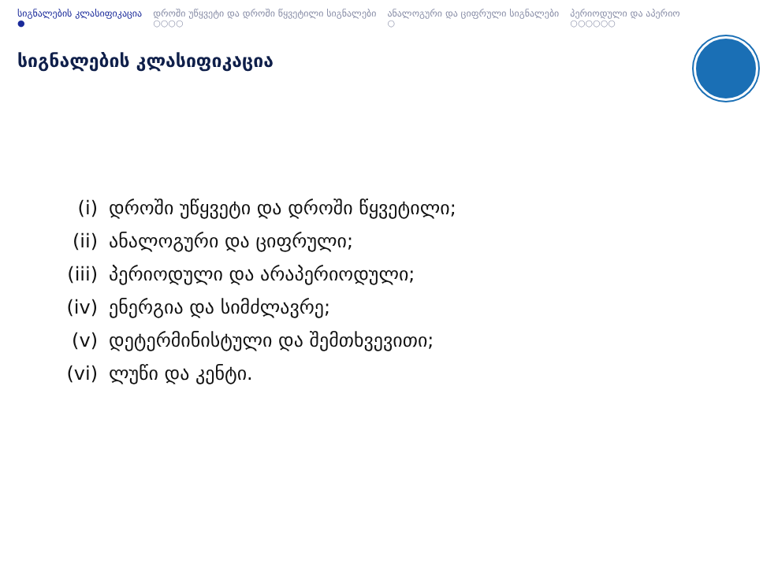სიგნალების კლასიფიკაცია
●
დროში უწყვეტი და დროში წყვეტილი სიგნალები
○○○○
ანალოგური და ციფრული სიგნალები
○
პერიოდული და აპერიო
○○○○○○
სიგნალების კლასიფიკაცია
(i) დროში უწყვეტი და დროში წყვეტილი;
(ii) ანალოგური და ციფრული;
(iii) პერიოდული და არაპერიოდული;
(iv) ენერგია და სიმძლავრე;
(v) დეტერმინისტული და შემთხვევითი;
(vi) ლუწი და კენტი.